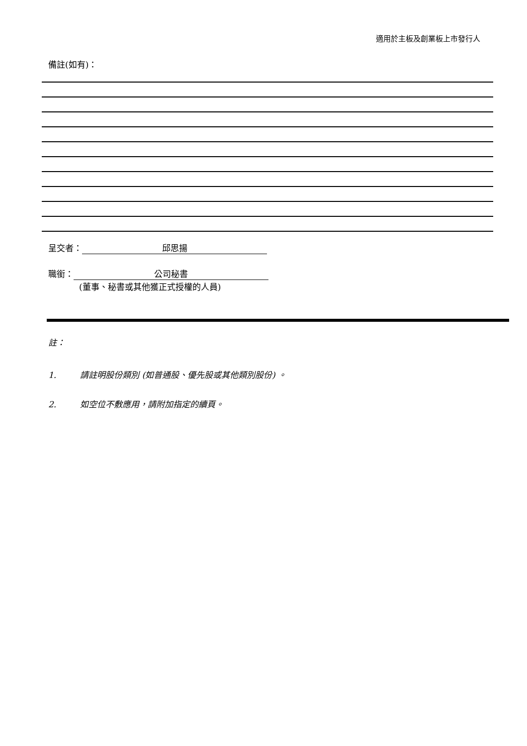適用於主板及創業板上市發行人
備註(如有)：
呈交者： 邱思揚
職銜： 公司秘書
(董事、秘書或其他獲正式授權的人員)
註：
1. 請註明股份類別 (如普通股、優先股或其他類別股份) 。
2. 如空位不敷應用，請附加指定的續頁。